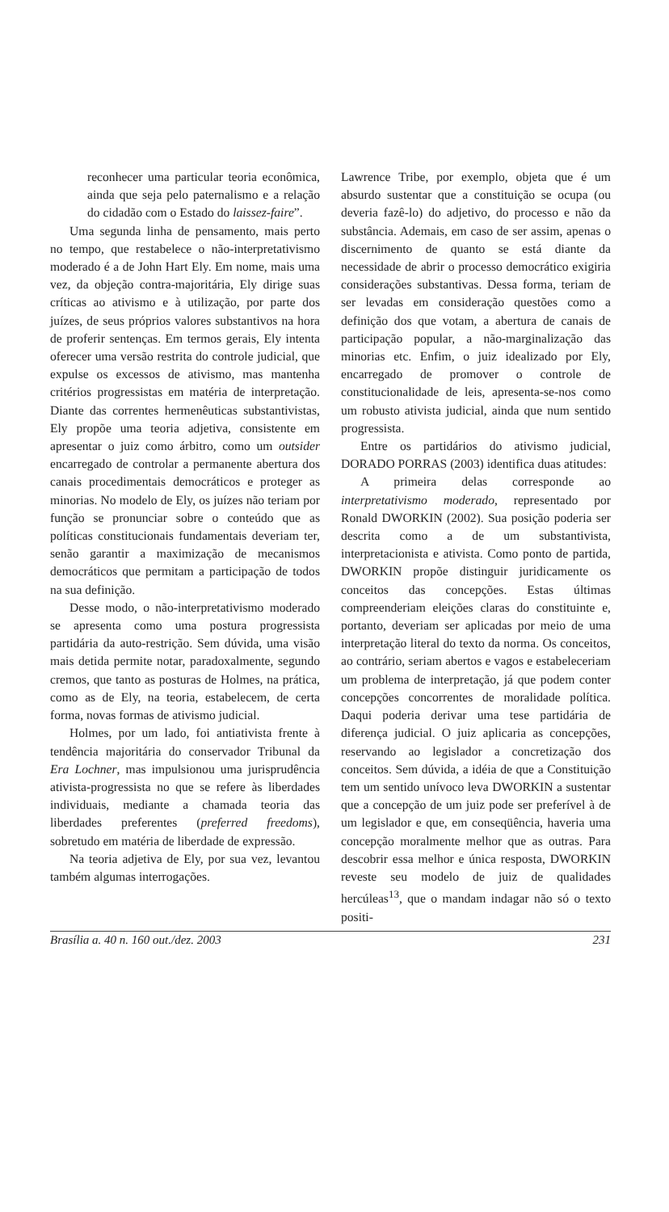reconhecer uma particular teoria econômica, ainda que seja pelo paternalismo e a relação do cidadão com o Estado do laissez-faire”.
Uma segunda linha de pensamento, mais perto no tempo, que restabelece o não-interpretativismo moderado é a de John Hart Ely. Em nome, mais uma vez, da objeção contra-majoritária, Ely dirige suas críticas ao ativismo e à utilização, por parte dos juízes, de seus próprios valores substantivos na hora de proferir sentenças. Em termos gerais, Ely intenta oferecer uma versão restrita do controle judicial, que expulse os excessos de ativismo, mas mantenha critérios progressistas em matéria de interpretação. Diante das correntes hermenêuticas substantivistas, Ely propõe uma teoria adjetiva, consistente em apresentar o juiz como árbitro, como um outsider encarregado de controlar a permanente abertura dos canais procedimentais democráticos e proteger as minorias. No modelo de Ely, os juízes não teriam por função se pronunciar sobre o conteúdo que as políticas constitucionais fundamentais deveriam ter, senão garantir a maximização de mecanismos democráticos que permitam a participação de todos na sua definição.
Desse modo, o não-interpretativismo moderado se apresenta como uma postura progressista partidária da auto-restrição. Sem dúvida, uma visão mais detida permite notar, paradoxalmente, segundo cremos, que tanto as posturas de Holmes, na prática, como as de Ely, na teoria, estabelecem, de certa forma, novas formas de ativismo judicial.
Holmes, por um lado, foi antiativista frente à tendência majoritária do conservador Tribunal da Era Lochner, mas impulsionou uma jurisprudência ativista-progressista no que se refere às liberdades individuais, mediante a chamada teoria das liberdades preferentes (preferred freedoms), sobretudo em matéria de liberdade de expressão.
Na teoria adjetiva de Ely, por sua vez, levantou também algumas interrogações.
Lawrence Tribe, por exemplo, objeta que é um absurdo sustentar que a constituição se ocupa (ou deveria fazê-lo) do adjetivo, do processo e não da substância. Ademais, em caso de ser assim, apenas o discernimento de quanto se está diante da necessidade de abrir o processo democrático exigiria considerações substantivas. Dessa forma, teriam de ser levadas em consideração questões como a definição dos que votam, a abertura de canais de participação popular, a não-marginalização das minorias etc. Enfim, o juiz idealizado por Ely, encarregado de promover o controle de constitucionalidade de leis, apresenta-se-nos como um robusto ativista judicial, ainda que num sentido progressista.
Entre os partidários do ativismo judicial, DORADO PORRAS (2003) identifica duas atitudes:
A primeira delas corresponde ao interpretativismo moderado, representado por Ronald DWORKIN (2002). Sua posição poderia ser descrita como a de um substantivista, interpretacionista e ativista. Como ponto de partida, DWORKIN propõe distinguir juridicamente os conceitos das concepções. Estas últimas compreenderiam eleições claras do constituinte e, portanto, deveriam ser aplicadas por meio de uma interpretação literal do texto da norma. Os conceitos, ao contrário, seriam abertos e vagos e estabeleceriam um problema de interpretação, já que podem conter concepções concorrentes de moralidade política. Daqui poderia derivar uma tese partidária de diferença judicial. O juiz aplicaria as concepções, reservando ao legislador a concretização dos conceitos. Sem dúvida, a idéia de que a Constituição tem um sentido unívoco leva DWORKIN a sustentar que a concepção de um juiz pode ser preferível à de um legislador e que, em conseqüência, haveria uma concepção moralmente melhor que as outras. Para descobrir essa melhor e única resposta, DWORKIN reveste seu modelo de juiz de qualidades hercúleas<sup>13</sup>, que o mandam indagar não só o texto positi-
Brasília a. 40 n. 160 out./dez. 2003 231